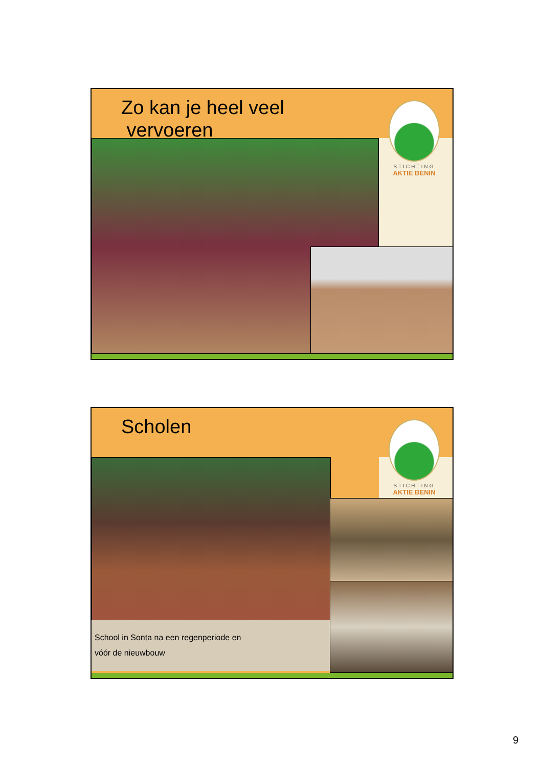Zo kan je heel veel
vervoeren
STICHTING
AKTIE BENIN
Scholen
STICHTING
AKTIE BENIN
School in Sonta na een regenperiode en
vóór de nieuwbouw
9